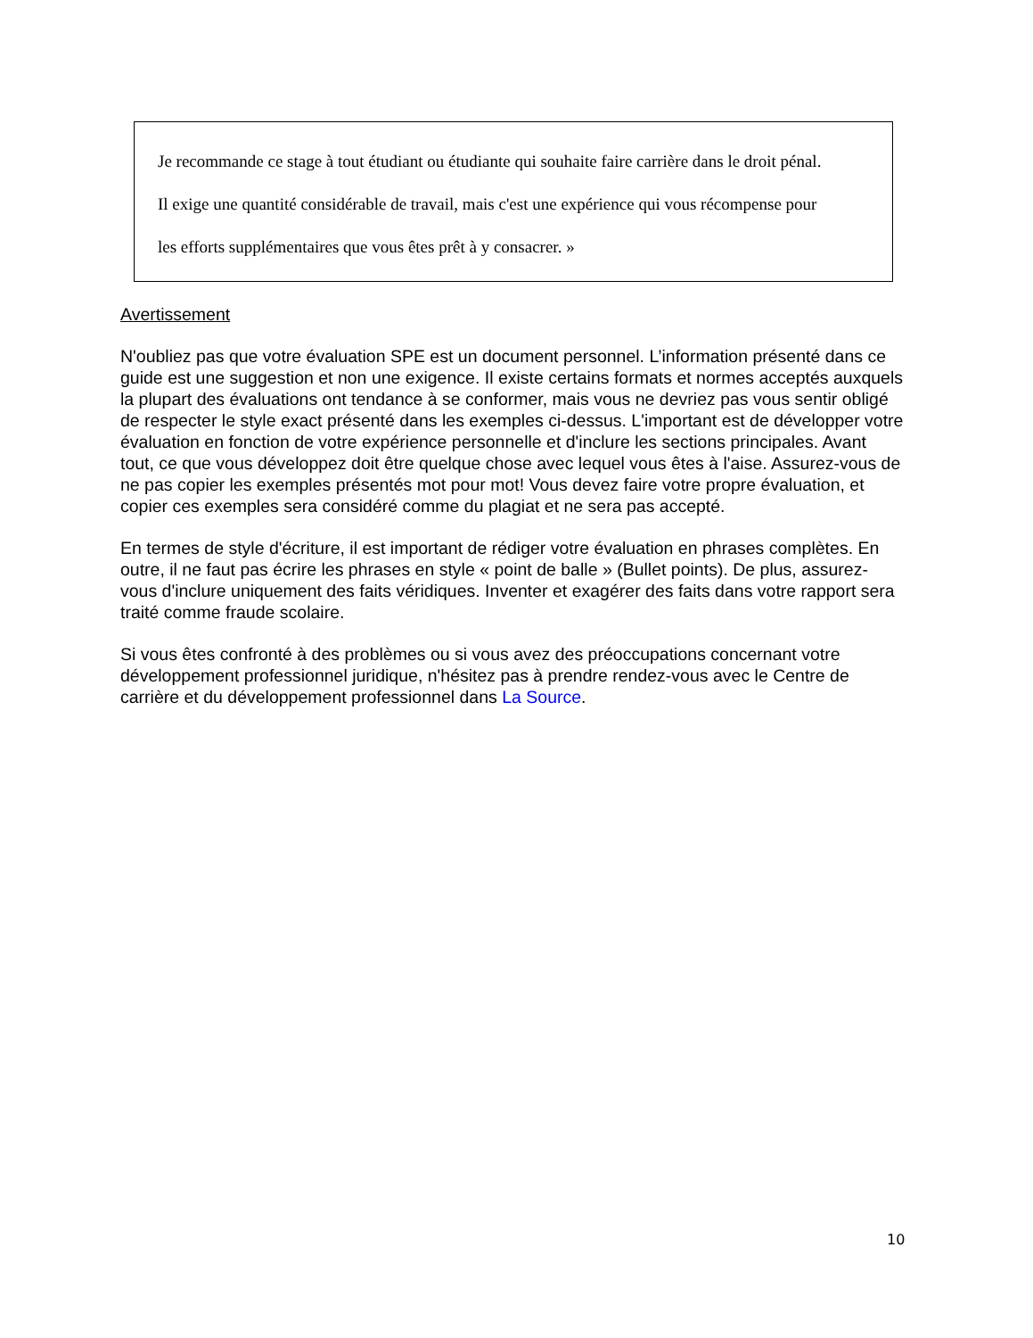Je recommande ce stage à tout étudiant ou étudiante qui souhaite faire carrière dans le droit pénal.
Il exige une quantité considérable de travail, mais c'est une expérience qui vous récompense pour
les efforts supplémentaires que vous êtes prêt à y consacrer. »
Avertissement
N'oubliez pas que votre évaluation SPE est un document personnel. L’information présenté dans ce guide est une suggestion et non une exigence. Il existe certains formats et normes acceptés auxquels la plupart des évaluations ont tendance à se conformer, mais vous ne devriez pas vous sentir obligé de respecter le style exact présenté dans les exemples ci-dessus. L'important est de développer votre évaluation en fonction de votre expérience personnelle et d'inclure les sections principales. Avant tout, ce que vous développez doit être quelque chose avec lequel vous êtes à l'aise. Assurez-vous de ne pas copier les exemples présentés mot pour mot! Vous devez faire votre propre évaluation, et copier ces exemples sera considéré comme du plagiat et ne sera pas accepté.
En termes de style d'écriture, il est important de rédiger votre évaluation en phrases complètes. En outre, il ne faut pas écrire les phrases en style « point de balle » (Bullet points). De plus, assurez-vous d'inclure uniquement des faits véridiques. Inventer et exagérer des faits dans votre rapport sera traité comme fraude scolaire.
Si vous êtes confronté à des problèmes ou si vous avez des préoccupations concernant votre développement professionnel juridique, n'hésitez pas à prendre rendez-vous avec le Centre de carrière et du développement professionnel dans La Source.
10